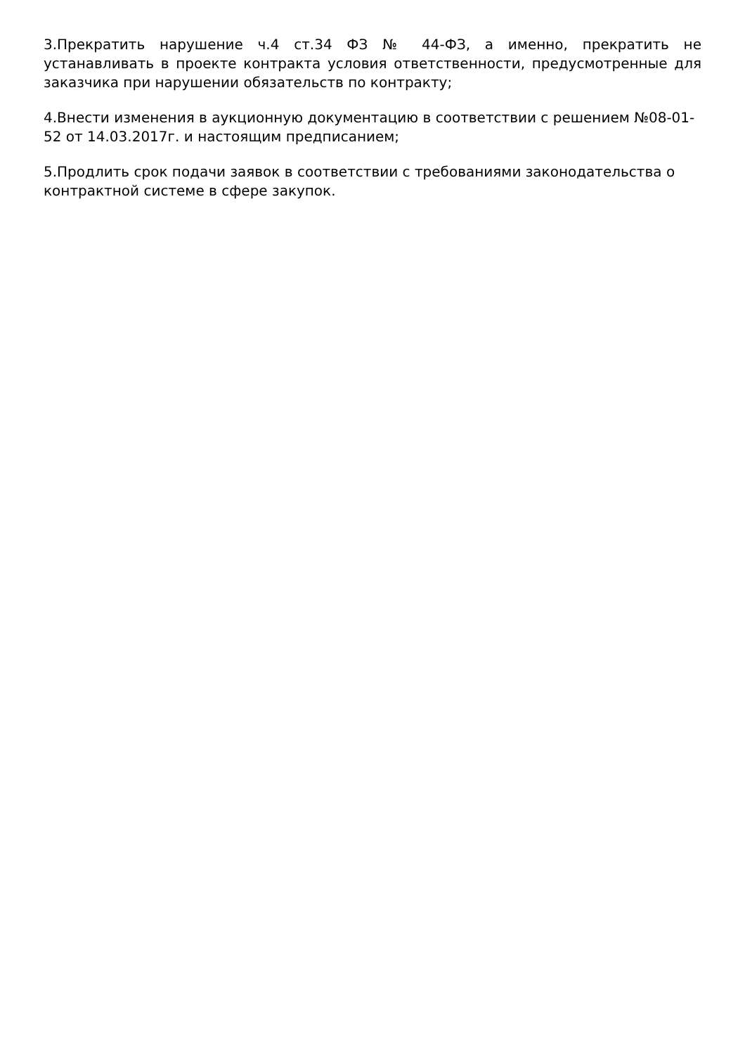3.Прекратить нарушение ч.4 ст.34 ФЗ № 44-ФЗ, а именно, прекратить не устанавливать в проекте контракта условия ответственности, предусмотренные для заказчика при нарушении обязательств по контракту;
4.Внести изменения в аукционную документацию в соответствии с решением №08-01-52 от 14.03.2017г. и настоящим предписанием;
5.Продлить срок подачи заявок в соответствии с требованиями законодательства о контрактной системе в сфере закупок.